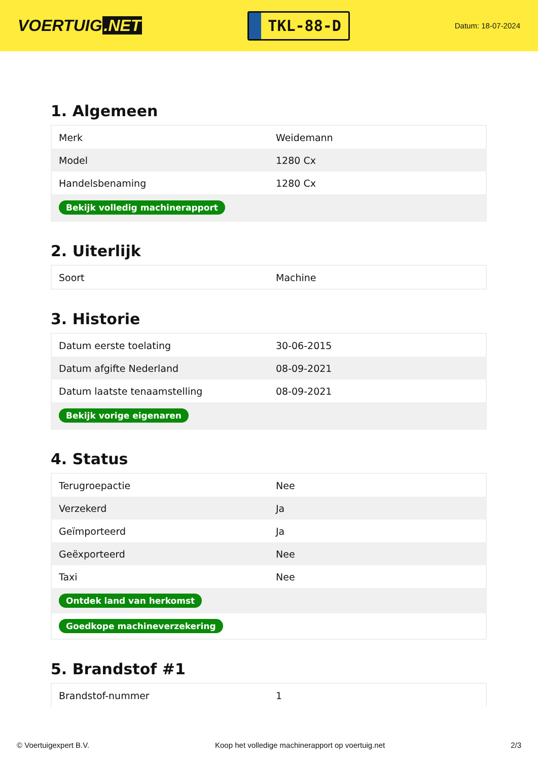VOERTUIG.NET
TKL-88-D
Datum: 18-07-2024
1. Algemeen
| Merk | Weidemann |
| Model | 1280 Cx |
| Handelsbenaming | 1280 Cx |
| Bekijk volledig machinerapport | |
2. Uiterlijk
| Soort | Machine |
3. Historie
| Datum eerste toelating | 30-06-2015 |
| Datum afgifte Nederland | 08-09-2021 |
| Datum laatste tenaamstelling | 08-09-2021 |
| Bekijk vorige eigenaren | |
4. Status
| Terugroepactie | Nee |
| Verzekerd | Ja |
| Geïmporteerd | Ja |
| Geëxporteerd | Nee |
| Taxi | Nee |
| Ontdek land van herkomst | |
| Goedkope machineverzekering | |
5. Brandstof #1
| Brandstof-nummer | 1 |
© Voertuigexpert B.V. Koop het volledige machinerapport op voertuig.net 2/3